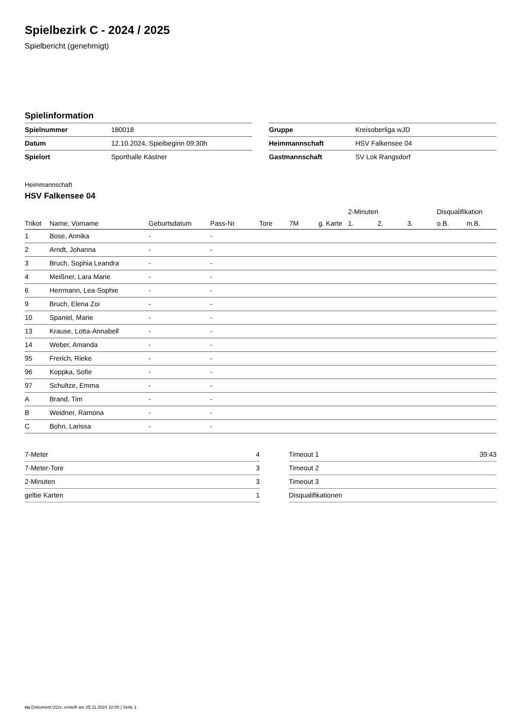Spielbezirk C - 2024 / 2025
Spielbericht (genehmigt)
Spielinformation
| Spielnummer | 180018 |
| Datum | 12.10.2024, Spielbeginn 09:30h |
| Spielort | Sporthalle Kästner |
| Gruppe | Kreisoberliga wJD |
| Heimmannschaft | HSV Falkensee 04 |
| Gastmannschaft | SV Lok Rangsdorf |
Heimmannschaft
HSV Falkensee 04
| | | | | | | | 2-Minuten | | | Disqualifikation | |
| --- | --- | --- | --- | --- | --- | --- | --- | --- | --- | --- | --- |
| Trikot | Name, Vorname | Geburtsdatum | Pass-Nr | Tore | 7M | g. Karte | 1. | 2. | 3. | o.B. | m.B. |
| 1 | Bose, Annika | - | - | | | | | | | | |
| 2 | Arndt, Johanna | - | - | | | | | | | | |
| 3 | Bruch, Sophia Leandra | - | - | | | | | | | | |
| 4 | Meißner, Lara Marie | - | - | | | | | | | | |
| 6 | Herrmann, Lea-Sophie | - | - | | | | | | | | |
| 9 | Bruch, Elena Zoi | - | - | | | | | | | | |
| 10 | Spaniel, Marie | - | - | | | | | | | | |
| 13 | Krause, Lotta-Annabell | - | - | | | | | | | | |
| 14 | Weber, Amanda | - | - | | | | | | | | |
| 95 | Frerich, Rieke | - | - | | | | | | | | |
| 96 | Koppka, Sofie | - | - | | | | | | | | |
| 97 | Schultze, Emma | - | - | | | | | | | | |
| A | Brand, Tim | - | - | | | | | | | | |
| B | Weidner, Ramona | - | - | | | | | | | | |
| C | Bohn, Larissa | - | - | | | | | | | | |
| 7-Meter | 4 |
| 7-Meter-Tore | 3 |
| 2-Minuten | 3 |
| gelbe Karten | 1 |
| Timeout 1 | 39:43 |
| Timeout 2 | |
| Timeout 3 | |
| Disqualifikationen | |
nu.Dokument 011e, erstellt am 25.11.2024 22:00 | Seite 1